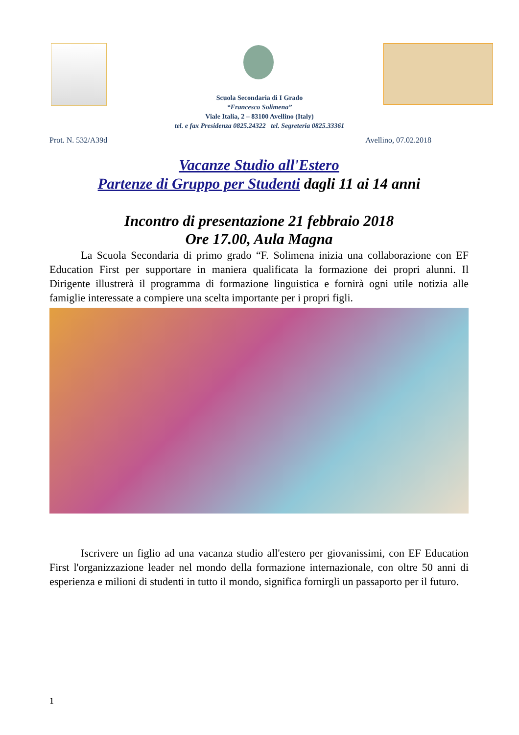Scuola Secondaria di I Grado
“Francesco Solimena”
Viale Italia, 2 – 83100 Avellino (Italy)
tel. e fax Presidenza 0825.24322 tel. Segreteria 0825.33361
Prot. N. 532/A39d Avellino, 07.02.2018
Vacanze Studio all'Estero
Partenze di Gruppo per Studenti dagli 11 ai 14 anni
Incontro di presentazione 21 febbraio 2018
Ore 17.00, Aula Magna
La Scuola Secondaria di primo grado “F. Solimena inizia una collaborazione con EF Education First per supportare in maniera qualificata la formazione dei propri alunni. Il Dirigente illustrerà il programma di formazione linguistica e fornirà ogni utile notizia alle famiglie interessate a compiere una scelta importante per i propri figli.
Iscrivere un figlio ad una vacanza studio all'estero per giovanissimi, con EF Education First l'organizzazione leader nel mondo della formazione internazionale, con oltre 50 anni di esperienza e milioni di studenti in tutto il mondo, significa fornirgli un passaporto per il futuro.
1